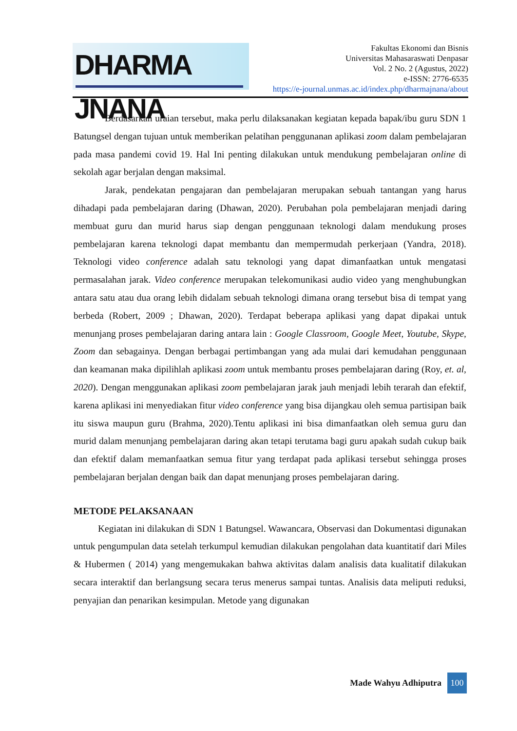DHARMA JNANA
Fakultas Ekonomi dan Bisnis
Universitas Mahasaraswati Denpasar
Vol. 2 No. 2 (Agustus, 2022)
e-ISSN: 2776-6535
https://e-journal.unmas.ac.id/index.php/dharmajnana/about
Berdasarkan uraian tersebut, maka perlu dilaksanakan kegiatan kepada bapak/ibu guru SDN 1 Batungsel dengan tujuan untuk memberikan pelatihan penggunanan aplikasi zoom dalam pembelajaran pada masa pandemi covid 19. Hal Ini penting dilakukan untuk mendukung pembelajaran online di sekolah agar berjalan dengan maksimal.
Jarak, pendekatan pengajaran dan pembelajaran merupakan sebuah tantangan yang harus dihadapi pada pembelajaran daring (Dhawan, 2020). Perubahan pola pembelajaran menjadi daring membuat guru dan murid harus siap dengan penggunaan teknologi dalam mendukung proses pembelajaran karena teknologi dapat membantu dan mempermudah perkerjaan (Yandra, 2018). Teknologi video conference adalah satu teknologi yang dapat dimanfaatkan untuk mengatasi permasalahan jarak. Video conference merupakan telekomunikasi audio video yang menghubungkan antara satu atau dua orang lebih didalam sebuah teknologi dimana orang tersebut bisa di tempat yang berbeda (Robert, 2009 ; Dhawan, 2020). Terdapat beberapa aplikasi yang dapat dipakai untuk menunjang proses pembelajaran daring antara lain : Google Classroom, Google Meet, Youtube, Skype, Zoom dan sebagainya. Dengan berbagai pertimbangan yang ada mulai dari kemudahan penggunaan dan keamanan maka dipilihlah aplikasi zoom untuk membantu proses pembelajaran daring (Roy, et. al, 2020). Dengan menggunakan aplikasi zoom pembelajaran jarak jauh menjadi lebih terarah dan efektif, karena aplikasi ini menyediakan fitur video conference yang bisa dijangkau oleh semua partisipan baik itu siswa maupun guru (Brahma, 2020).Tentu aplikasi ini bisa dimanfaatkan oleh semua guru dan murid dalam menunjang pembelajaran daring akan tetapi terutama bagi guru apakah sudah cukup baik dan efektif dalam memanfaatkan semua fitur yang terdapat pada aplikasi tersebut sehingga proses pembelajaran berjalan dengan baik dan dapat menunjang proses pembelajaran daring.
METODE PELAKSANAAN
Kegiatan ini dilakukan di SDN 1 Batungsel. Wawancara, Observasi dan Dokumentasi digunakan untuk pengumpulan data setelah terkumpul kemudian dilakukan pengolahan data kuantitatif dari Miles & Hubermen ( 2014) yang mengemukakan bahwa aktivitas dalam analisis data kualitatif dilakukan secara interaktif dan berlangsung secara terus menerus sampai tuntas. Analisis data meliputi reduksi, penyajian dan penarikan kesimpulan. Metode yang digunakan
Made Wahyu Adhiputra 100